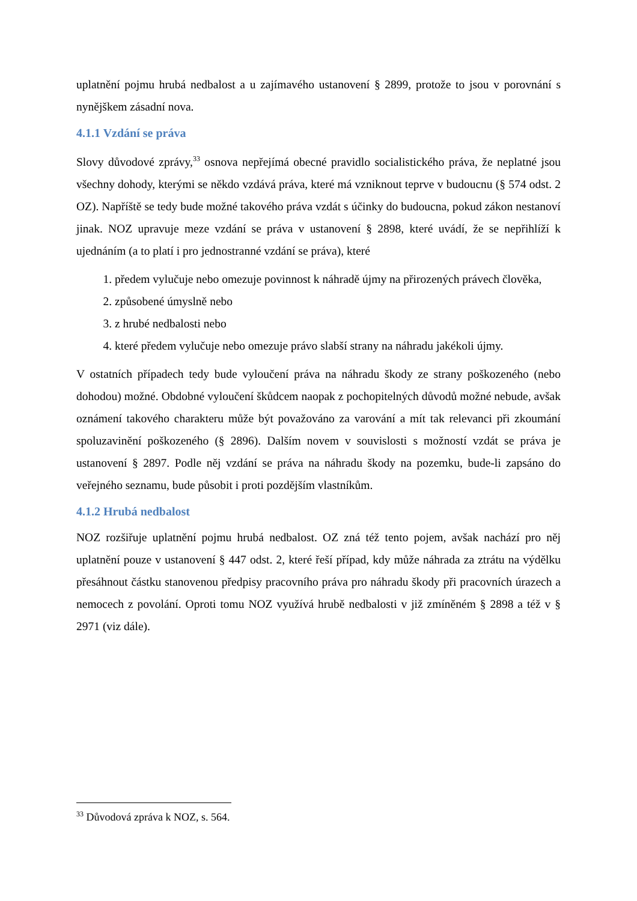uplatnění pojmu hrubá nedbalost a u zajímavého ustanovení § 2899, protože to jsou v porovnání s nynějškem zásadní nova.
4.1.1 Vzdání se práva
Slovy důvodové zprávy,<sup>33</sup> osnova nepřejímá obecné pravidlo socialistického práva, že neplatné jsou všechny dohody, kterými se někdo vzdává práva, které má vzniknout teprve v budoucnu (§ 574 odst. 2 OZ). Napříště se tedy bude možné takového práva vzdát s účinky do budoucna, pokud zákon nestanoví jinak. NOZ upravuje meze vzdání se práva v ustanovení § 2898, které uvádí, že se nepřihlíží k ujednáním (a to platí i pro jednostranné vzdání se práva), které
1. předem vylučuje nebo omezuje povinnost k náhradě újmy na přirozených právech člověka,
2. způsobené úmyslně nebo
3. z hrubé nedbalosti nebo
4. které předem vylučuje nebo omezuje právo slabší strany na náhradu jakékoli újmy.
V ostatních případech tedy bude vyloučení práva na náhradu škody ze strany poškozeného (nebo dohodou) možné. Obdobné vyloučení škůdcem naopak z pochopitelných důvodů možné nebude, avšak oznámení takového charakteru může být považováno za varování a mít tak relevanci při zkoumání spoluzavinění poškozeného (§ 2896). Dalším novem v souvislosti s možností vzdát se práva je ustanovení § 2897. Podle něj vzdání se práva na náhradu škody na pozemku, bude-li zapsáno do veřejného seznamu, bude působit i proti pozdějším vlastníkům.
4.1.2 Hrubá nedbalost
NOZ rozšiřuje uplatnění pojmu hrubá nedbalost. OZ zná též tento pojem, avšak nachází pro něj uplatnění pouze v ustanovení § 447 odst. 2, které řeší případ, kdy může náhrada za ztrátu na výdělku přesáhnout částku stanovenou předpisy pracovního práva pro náhradu škody při pracovních úrazech a nemocech z povolání. Oproti tomu NOZ využívá hrubě nedbalosti v již zmíněném § 2898 a též v § 2971 (viz dále).
<sup>33</sup> Důvodová zpráva k NOZ, s. 564.